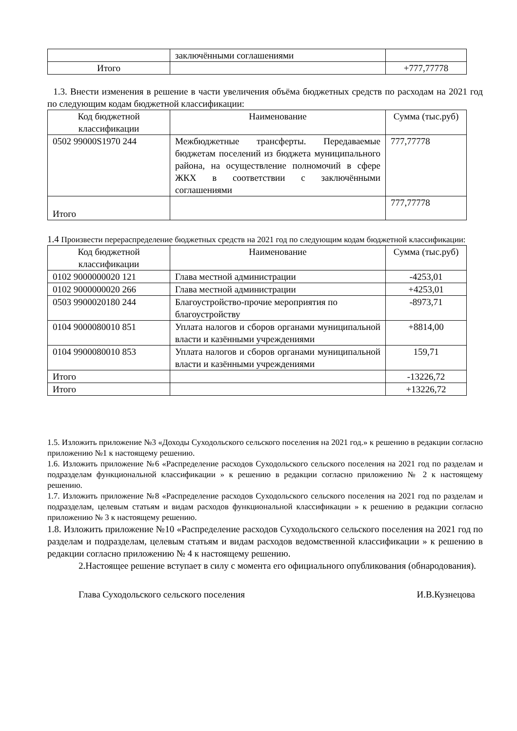| | заключёнными соглашениями | |
| Итого | | +777,77778 |
1.3. Внести изменения в решение в части увеличения объёма бюджетных средств по расходам на 2021 год по следующим кодам бюджетной классификации:
| Код бюджетной классификации | Наименование | Сумма (тыс.руб) |
| --- | --- | --- |
| 0502 99000S1970 244 | Межбюджетные трансферты. Передаваемые бюджетам поселений из бюджета муниципального района, на осуществление полномочий в сфере ЖКХ в соответствии с заключёнными соглашениями | 777,77778 |
| Итого | | 777,77778 |
1.4 Произвести перераспределение бюджетных средств на 2021 год по следующим кодам бюджетной классификации:
| Код бюджетной классификации | Наименование | Сумма (тыс.руб) |
| --- | --- | --- |
| 0102 9000000020 121 | Глава местной администрации | -4253,01 |
| 0102 9000000020 266 | Глава местной администрации | +4253,01 |
| 0503 9900020180 244 | Благоустройство-прочие мероприятия по благоустройству | -8973,71 |
| 0104 9000080010 851 | Уплата налогов и сборов органами муниципальной власти и казёнными учреждениями | +8814,00 |
| 0104 9900080010 853 | Уплата налогов и сборов органами муниципальной власти и казёнными учреждениями | 159,71 |
| Итого | | -13226,72 |
| Итого | | +13226,72 |
1.5. Изложить приложение №3 «Доходы Суходольского сельского поселения на 2021 год.» к решению в редакции согласно приложению №1 к настоящему решению.
1.6. Изложить приложение №6 «Распределение расходов Суходольского сельского поселения на 2021 год по разделам и подразделам функциональной классификации » к решению в редакции согласно приложению № 2 к настоящему решению.
1.7. Изложить приложение №8 «Распределение расходов Суходольского сельского поселения на 2021 год по разделам и подразделам, целевым статьям и видам расходов функциональной классификации » к решению в редакции согласно приложению № 3 к настоящему решению.
1.8. Изложить приложение №10 «Распределение расходов Суходольского сельского поселения на 2021 год по разделам и подразделам, целевым статьям и видам расходов ведомственной классификации » к решению в редакции согласно приложению № 4 к настоящему решению.
2.Настоящее решение вступает в силу с момента его официального опубликования (обнародования).
Глава Суходольского сельского поселения И.В.Кузнецова